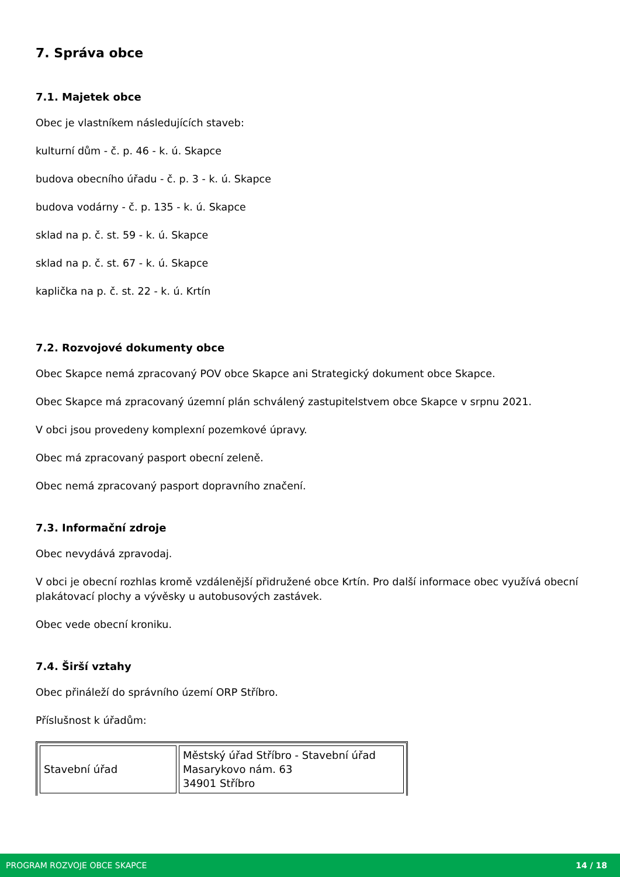7. Správa obce
7.1. Majetek obce
Obec je vlastníkem následujících staveb:
kulturní dům - č. p. 46 - k. ú. Skapce
budova obecního úřadu - č. p. 3 - k. ú. Skapce
budova vodárny - č. p. 135 - k. ú. Skapce
sklad na p. č. st. 59 - k. ú. Skapce
sklad na p. č. st. 67 - k. ú. Skapce
kaplička na p. č. st. 22 - k. ú. Krtín
7.2. Rozvojové dokumenty obce
Obec Skapce nemá zpracovaný POV obce Skapce ani Strategický dokument obce Skapce.
Obec Skapce má zpracovaný územní plán schválený zastupitelstvem obce Skapce v srpnu 2021.
V obci jsou provedeny komplexní pozemkové úpravy.
Obec má zpracovaný pasport obecní zeleně.
Obec nemá zpracovaný pasport dopravního značení.
7.3. Informační zdroje
Obec nevydává zpravodaj.
V obci je obecní rozhlas kromě vzdálenější přidružené obce Krtín. Pro další informace obec využívá obecní plakátovací plochy a vývěsky u autobusových zastávek.
Obec vede obecní kroniku.
7.4. Širší vztahy
Obec přináleží do správního území ORP Stříbro.
Příslušnost k úřadům:
| Stavební úřad | Městský úřad Stříbro - Stavební úřad Masarykovo nám. 63 34901 Stříbro |
PROGRAM ROZVOJE OBCE SKAPCE 14 / 18